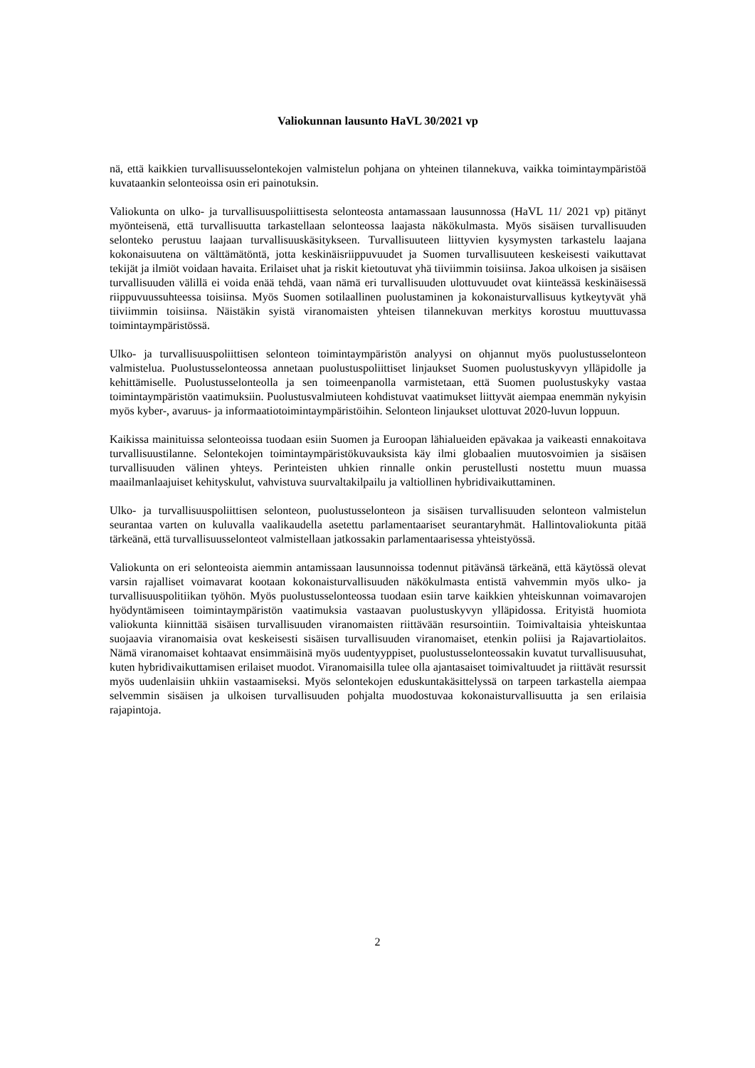Valiokunnan lausunto HaVL 30/2021 vp
nä, että kaikkien turvallisuusselontekojen valmistelun pohjana on yhteinen tilannekuva, vaikka toimintaympäristöä kuvataankin selonteoissa osin eri painotuksin.
Valiokunta on ulko- ja turvallisuuspoliittisesta selonteosta antamassaan lausunnossa (HaVL 11/ 2021 vp) pitänyt myönteisenä, että turvallisuutta tarkastellaan selonteossa laajasta näkökulmasta. Myös sisäisen turvallisuuden selonteko perustuu laajaan turvallisuuskäsitykseen. Turvallisuuteen liittyvien kysymysten tarkastelu laajana kokonaisuutena on välttämätöntä, jotta keskinäisriippuvuudet ja Suomen turvallisuuteen keskeisesti vaikuttavat tekijät ja ilmiöt voidaan havaita. Erilaiset uhat ja riskit kietoutuvat yhä tiiviimmin toisiinsa. Jakoa ulkoisen ja sisäisen turvallisuuden välillä ei voida enää tehdä, vaan nämä eri turvallisuuden ulottuvuudet ovat kiinteässä keskinäisessä riippuvuussuhteessa toisiinsa. Myös Suomen sotilaallinen puolustaminen ja kokonaisturvallisuus kytkeytyvät yhä tiiviimmin toisiinsa. Näistäkin syistä viranomaisten yhteisen tilannekuvan merkitys korostuu muuttuvassa toimintaympäristössä.
Ulko- ja turvallisuuspoliittisen selonteon toimintaympäristön analyysi on ohjannut myös puolustusselonteon valmistelua. Puolustusselonteossa annetaan puolustuspoliittiset linjaukset Suomen puolustuskyvyn ylläpidolle ja kehittämiselle. Puolustusselonteolla ja sen toimeenpanolla varmistetaan, että Suomen puolustuskyky vastaa toimintaympäristön vaatimuksiin. Puolustusvalmiuteen kohdistuvat vaatimukset liittyvät aiempaa enemmän nykyisin myös kyber-, avaruus- ja informaatiotoimintaympäristöihin. Selonteon linjaukset ulottuvat 2020-luvun loppuun.
Kaikissa mainituissa selonteoissa tuodaan esiin Suomen ja Euroopan lähialueiden epävakaa ja vaikeasti ennakoitava turvallisuustilanne. Selontekojen toimintaympäristökuvauksista käy ilmi globaalien muutosvoimien ja sisäisen turvallisuuden välinen yhteys. Perinteisten uhkien rinnalle onkin perustellusti nostettu muun muassa maailmanlaajuiset kehityskulut, vahvistuva suurvaltakilpailu ja valtiollinen hybridivaikuttaminen.
Ulko- ja turvallisuuspoliittisen selonteon, puolustusselonteon ja sisäisen turvallisuuden selonteon valmistelun seurantaa varten on kuluvalla vaalikaudella asetettu parlamentaariset seurantaryhmät. Hallintovaliokunta pitää tärkeänä, että turvallisuusselonteot valmistellaan jatkossakin parlamentaarisessa yhteistyössä.
Valiokunta on eri selonteoista aiemmin antamissaan lausunnoissa todennut pitävänsä tärkeänä, että käytössä olevat varsin rajalliset voimavarat kootaan kokonaisturvallisuuden näkökulmasta entistä vahvemmin myös ulko- ja turvallisuuspolitiikan työhön. Myös puolustusselonteossa tuodaan esiin tarve kaikkien yhteiskunnan voimavarojen hyödyntämiseen toimintaympäristön vaatimuksia vastaavan puolustuskyvyn ylläpidossa. Erityistä huomiota valiokunta kiinnittää sisäisen turvallisuuden viranomaisten riittävään resursointiin. Toimivaltaisia yhteiskuntaa suojaavia viranomaisia ovat keskeisesti sisäisen turvallisuuden viranomaiset, etenkin poliisi ja Rajavartiolaitos. Nämä viranomaiset kohtaavat ensimmäisinä myös uudentyyppiset, puolustusselonteossakin kuvatut turvallisuusuhat, kuten hybridivaikuttamisen erilaiset muodot. Viranomaisilla tulee olla ajantasaiset toimivaltuudet ja riittävät resurssit myös uudenlaisiin uhkiin vastaamiseksi. Myös selontekojen eduskuntakäsittelyssä on tarpeen tarkastella aiempaa selvemmin sisäisen ja ulkoisen turvallisuuden pohjalta muodostuvaa kokonaisturvallisuutta ja sen erilaisia rajapintoja.
2